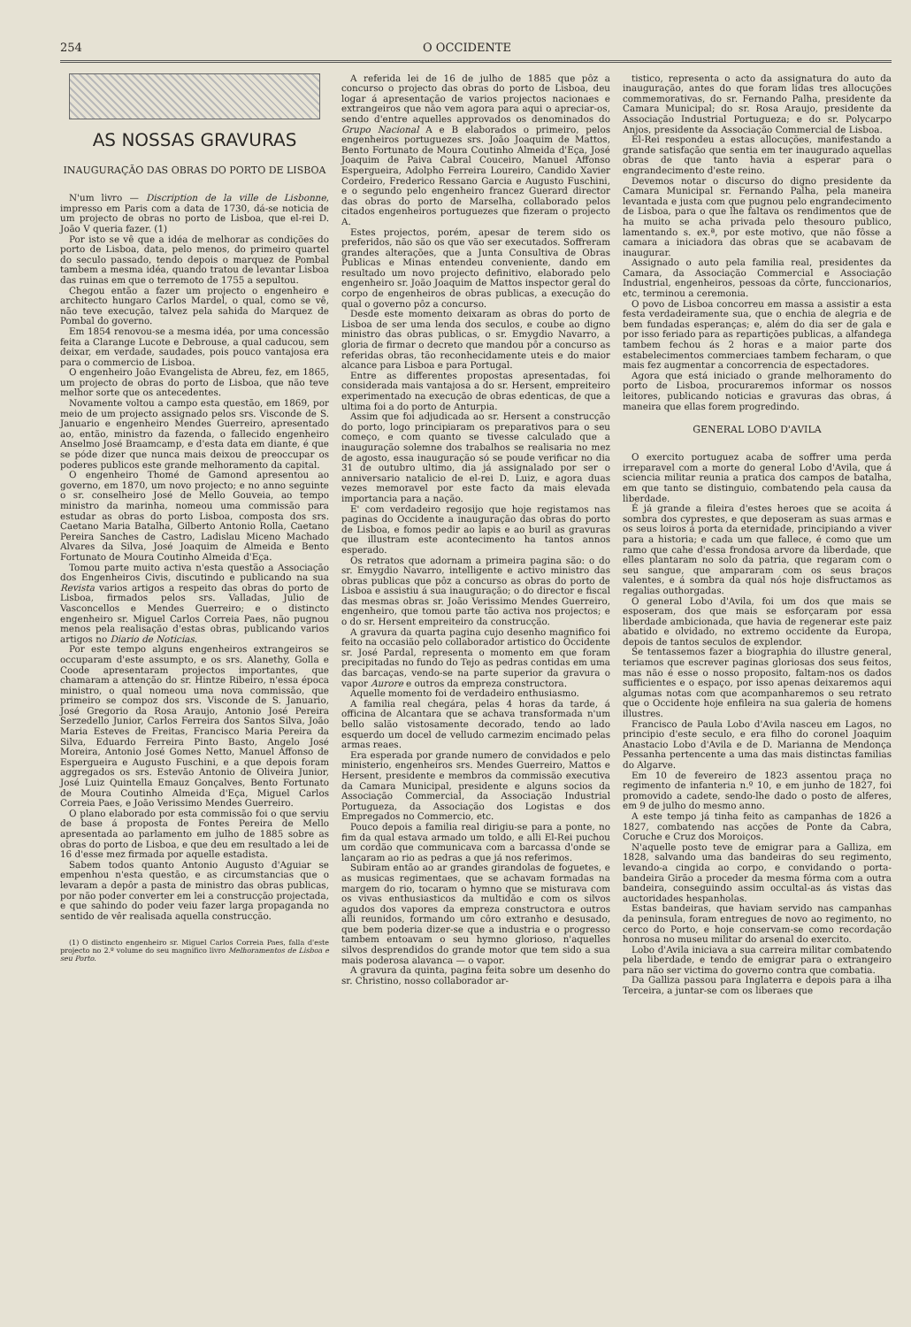254 O OCCIDENTE
AS NOSSAS GRAVURAS
INAUGURAÇÃO DAS OBRAS DO PORTO DE LISBOA
N'um livro — Discription de la ville de Lisbonne, impresso em Paris com a data de 1730, dá-se noticia de um projecto de obras no porto de Lisboa, que el-rei D. João V queria fazer. (1)
Por isto se vê que a idéa de melhorar as condições do porto de Lisboa, data, pelo menos, do primeiro quartel do seculo passado, tendo depois o marquez de Pombal tambem a mesma idéa, quando tratou de levantar Lisboa das ruinas em que o terremoto de 1755 a sepultou.
Chegou então a fazer um projecto o engenheiro e architecto hungaro Carlos Mardel, o qual, como se vê, não teve execução, talvez pela sahida do Marquez de Pombal do governo.
Em 1854 renovou-se a mesma idéa, por uma concessão feita a Clarange Lucote e Debrouse, a qual caducou, sem deixar, em verdade, saudades, pois pouco vantajosa era para o commercio de Lisboa.
O engenheiro João Evangelista de Abreu, fez, em 1865, um projecto de obras do porto de Lisboa, que não teve melhor sorte que os antecedentes.
Novamente voltou a campo esta questão, em 1869, por meio de um projecto assignado pelos srs. Visconde de S. Januario e engenheiro Mendes Guerreiro, apresentado ao, então, ministro da fazenda, o fallecido engenheiro Anselmo José Braamcamp, e d'esta data em diante, é que se póde dizer que nunca mais deixou de preoccupar os poderes publicos este grande melhoramento da capital.
O engenheiro Thomé de Gamond apresentou ao governo, em 1870, um novo projecto; e no anno seguinte o sr. conselheiro José de Mello Gouveia, ao tempo ministro da marinha, nomeou uma commissão para estudar as obras do porto Lisboa, composta dos srs. Caetano Maria Batalha, Gilberto Antonio Rolla, Caetano Pereira Sanches de Castro, Ladislau Miceno Machado Alvares da Silva, José Joaquim de Almeida e Bento Fortunato de Moura Coutinho Almeida d'Eça.
Tomou parte muito activa n'esta questão a Associação dos Engenheiros Civis, discutindo e publicando na sua Revista varios artigos a respeito das obras do porto de Lisboa, firmados pelos srs. Valladas, Julio de Vasconcellos e Mendes Guerreiro; e o distincto engenheiro sr. Miguel Carlos Correia Paes, não pugnou menos pela realisação d'estas obras, publicando varios artigos no Diario de Noticias.
Por este tempo alguns engenheiros extrangeiros se occuparam d'este assumpto, e os srs. Alanethy, Golla e Coode apresentaram projectos importantes, que chamaram a attenção do sr. Hintze Ribeiro, n'essa época ministro, o qual nomeou uma nova commissão, que primeiro se compoz dos srs. Visconde de S. Januario, José Gregorio da Rosa Araujo, Antonio José Pereira Serzedello Junior, Carlos Ferreira dos Santos Silva, João Maria Esteves de Freitas, Francisco Maria Pereira da Silva, Eduardo Ferreira Pinto Basto, Angelo José Moreira, Antonio José Gomes Netto, Manuel Affonso de Espergueira e Augusto Fuschini, e a que depois foram aggregados os srs. Estevão Antonio de Oliveira Junior, José Luiz Quintella Emauz Gonçalves, Bento Fortunato de Moura Coutinho Almeida d'Eça, Miguel Carlos Correia Paes, e João Verissimo Mendes Guerreiro.
O plano elaborado por esta commissão foi o que serviu de base á proposta de Fontes Pereira de Mello apresentada ao parlamento em julho de 1885 sobre as obras do porto de Lisboa, e que deu em resultado a lei de 16 d'esse mez firmada por aquelle estadista.
Sabem todos quanto Antonio Augusto d'Aguiar se empenhou n'esta questão, e as circumstancias que o levaram a depôr a pasta de ministro das obras publicas, por não poder converter em lei a construcção projectada, e que sahindo do poder veiu fazer larga propaganda no sentido de vêr realisada aquella construcção.
(1) O distincto engenheiro sr. Miguel Carlos Correia Paes, falla d'este projecto no 2.º volume do seu magnifico livro Melhoramentos de Lisboa e seu Porto.
A referida lei de 16 de julho de 1885 que pôz a concurso o projecto das obras do porto de Lisboa, deu logar á apresentação de varios projectos nacionaes e extrangeiros que não vem agora para aqui o apreciar-os, sendo d'entre aquelles approvados os denominados do Grupo Nacional A e B elaborados o primeiro, pelos engenheiros portuguezes srs. João Joaquim de Mattos, Bento Fortunato de Moura Coutinho Almeida d'Eça, José Joaquim de Paiva Cabral Couceiro, Manuel Affonso Espergueira, Adolpho Ferreira Loureiro, Candido Xavier Cordeiro, Frederico Ressano Garcia e Augusto Fuschini, e o segundo pelo engenheiro francez Guerard director das obras do porto de Marselha, collaborado pelos citados engenheiros portuguezes que fizeram o projecto A.
Estes projectos, porém, apesar de terem sido os preferidos, não são os que vão ser executados. Soffreram grandes alterações, que a Junta Consultiva de Obras Publicas e Minas entendeu conveniente, dando em resultado um novo projecto definitivo, elaborado pelo engenheiro sr. João Joaquim de Mattos inspector geral do corpo de engenheiros de obras publicas, a execução do qual o governo pôz a concurso.
Desde este momento deixaram as obras do porto de Lisboa de ser uma lenda dos seculos, e coube ao digno ministro das obras publicas, o sr. Emygdio Navarro, a gloria de firmar o decreto que mandou pôr a concurso as referidas obras, tão reconhecidamente uteis e do maior alcance para Lisboa e para Portugal.
Entre as differentes propostas apresentadas, foi considerada mais vantajosa a do sr. Hersent, empreiteiro experimentado na execução de obras edenticas, de que a ultima foi a do porto de Anturpia.
Assim que foi adjudicada ao sr. Hersent a construcção do porto, logo principiaram os preparativos para o seu começo, e com quanto se tivesse calculado que a inauguração solemne dos trabalhos se realisaria no mez de agosto, essa inauguração só se poude verificar no dia 31 de outubro ultimo, dia já assignalado por ser o anniversario natalicio de el-rei D. Luiz, e agora duas vezes memoravel por este facto da mais elevada importancia para a nação.
E' com verdadeiro regosijo que hoje registamos nas paginas do Occidente a inauguração das obras do porto de Lisboa, e fomos pedir ao lapis e ao buril as gravuras que illustram este acontecimento ha tantos annos esperado.
Os retratos que adornam a primeira pagina são: o do sr. Emygdio Navarro, intelligente e activo ministro das obras publicas que pôz a concurso as obras do porto de Lisboa e assistiu á sua inauguração; o do director e fiscal das mesmas obras sr. João Verissimo Mendes Guerreiro, engenheiro, que tomou parte tão activa nos projectos; e o do sr. Hersent empreiteiro da construcção.
A gravura da quarta pagina cujo desenho magnifico foi feito na occasião pelo collaborador artistico do Occidente sr. José Pardal, representa o momento em que foram precipitadas no fundo do Tejo as pedras contidas em uma das barcaças, vendo-se na parte superior da gravura o vapor Aurore e outros da empreza constructora.
Aquelle momento foi de verdadeiro enthusiasmo.
A familia real chegára, pelas 4 horas da tarde, á officina de Alcantara que se achava transformada n'um bello salão vistosamente decorado, tendo ao lado esquerdo um docel de velludo carmezim encimado pelas armas reaes.
Era esperada por grande numero de convidados e pelo ministerio, engenheiros srs. Mendes Guerreiro, Mattos e Hersent, presidente e membros da commissão executiva da Camara Municipal, presidente e alguns socios da Associação Commercial, da Associação Industrial Portugueza, da Associação dos Logistas e dos Empregados no Commercio, etc.
Pouco depois a familia real dirigiu-se para a ponte, no fim da qual estava armado um toldo, e alli El-Rei puchou um cordão que communicava com a barcassa d'onde se lançaram ao rio as pedras a que já nos referimos.
Subiram então ao ar grandes girandolas de foguetes, e as musicas regimentaes, que se achavam formadas na margem do rio, tocaram o hymno que se misturava com os vivas enthusiasticos da multidão e com os silvos agudos dos vapores da empreza constructora e outros alli reunidos, formando um côro extranho e desusado, que bem poderia dizer-se que a industria e o progresso tambem entoavam o seu hymno glorioso, n'aquelles silvos desprendidos do grande motor que tem sido a sua mais poderosa alavanca — o vapor.
A gravura da quinta, pagina feita sobre um desenho do sr. Christino, nosso collaborador ar-
tistico, representa o acto da assignatura do auto da inauguração, antes do que foram lidas tres allocuções commemorativas, do sr. Fernando Palha, presidente da Camara Municipal; do sr. Rosa Araujo, presidente da Associação Industrial Portugueza; e do sr. Polycarpo Anjos, presidente da Associação Commercial de Lisboa.
El-Rei respondeu a estas allocuções, manifestando a grande satisfação que sentia em ter inaugurado aquellas obras de que tanto havia a esperar para o engrandecimento d'este reino.
Devemos notar o discurso do digno presidente da Camara Municipal sr. Fernando Palha, pela maneira levantada e justa com que pugnou pelo engrandecimento de Lisboa, para o que lhe faltava os rendimentos que de ha muito se acha privada pelo thesouro publico, lamentando s. ex.ª, por este motivo, que não fôsse a camara a iniciadora das obras que se acabavam de inaugurar.
Assignado o auto pela familia real, presidentes da Camara, da Associação Commercial e Associação Industrial, engenheiros, pessoas da côrte, funccionarios, etc, terminou a ceremonia.
O povo de Lisboa concorreu em massa a assistir a esta festa verdadeiramente sua, que o enchia de alegria e de bem fundadas esperanças; e, além do dia ser de gala e por isso feriado para as repartições publicas, a alfandega tambem fechou ás 2 horas e a maior parte dos estabelecimentos commerciaes tambem fecharam, o que mais fez augmentar a concorrencia de espectadores.
Agora que está iniciado o grande melhoramento do porto de Lisboa, procuraremos informar os nossos leitores, publicando noticias e gravuras das obras, á maneira que ellas forem progredindo.
GENERAL LOBO D'AVILA
O exercito portuguez acaba de soffrer uma perda irreparavel com a morte do general Lobo d'Avila, que á sciencia militar reunia a pratica dos campos de batalha, em que tanto se distinguio, combatendo pela causa da liberdade.
É já grande a fileira d'estes heroes que se acoita á sombra dos cyprestes, e que deposeram as suas armas e os seus loiros á porta da eternidade, principiando a viver para a historia; e cada um que fallece, é como que um ramo que cahe d'essa frondosa arvore da liberdade, que elles plantaram no solo da patria, que regaram com o seu sangue, que ampararam com os seus braços valentes, e á sombra da qual nós hoje disfructamos as regalias outhorgadas.
O general Lobo d'Avila, foi um dos que mais se esposeram, dos que mais se esforçaram por essa liberdade ambicionada, que havia de regenerar este paiz abatido e olvidado, no extremo occidente da Europa, depois de tantos seculos de explendor.
Se tentassemos fazer a biographia do illustre general, teriamos que escrever paginas gloriosas dos seus feitos, mas não é esse o nosso proposito, faltam-nos os dados sufficientes e o espaço, por isso apenas deixaremos aqui algumas notas com que acompanharemos o seu retrato que o Occidente hoje enfileira na sua galeria de homens illustres.
Francisco de Paula Lobo d'Avila nasceu em Lagos, no principio d'este seculo, e era filho do coronel Joaquim Anastacio Lobo d'Avila e de D. Marianna de Mendonça Pessanha pertencente a uma das mais distinctas familias do Algarve.
Em 10 de fevereiro de 1823 assentou praça no regimento de infanteria n.º 10, e em junho de 1827, foi promovido a cadete, sendo-lhe dado o posto de alferes, em 9 de julho do mesmo anno.
A este tempo já tinha feito as campanhas de 1826 a 1827, combatendo nas acções de Ponte da Cabra, Coruche e Cruz dos Moroiços.
N'aquelle posto teve de emigrar para a Galliza, em 1828, salvando uma das bandeiras do seu regimento, levando-a cingida ao corpo, e convidando o porta-bandeira Girão a proceder da mesma fórma com a outra bandeira, conseguindo assim occultal-as ás vistas das auctoridades hespanholas.
Estas bandeiras, que haviam servido nas campanhas da peninsula, foram entregues de novo ao regimento, no cerco do Porto, e hoje conservam-se como recordação honrosa no museu militar do arsenal do exercito.
Lobo d'Avila iniciava a sua carreira militar combatendo pela liberdade, e tendo de emigrar para o extrangeiro para não ser victima do governo contra que combatia.
Da Galliza passou para Inglaterra e depois para a ilha Terceira, a juntar-se com os liberaes que